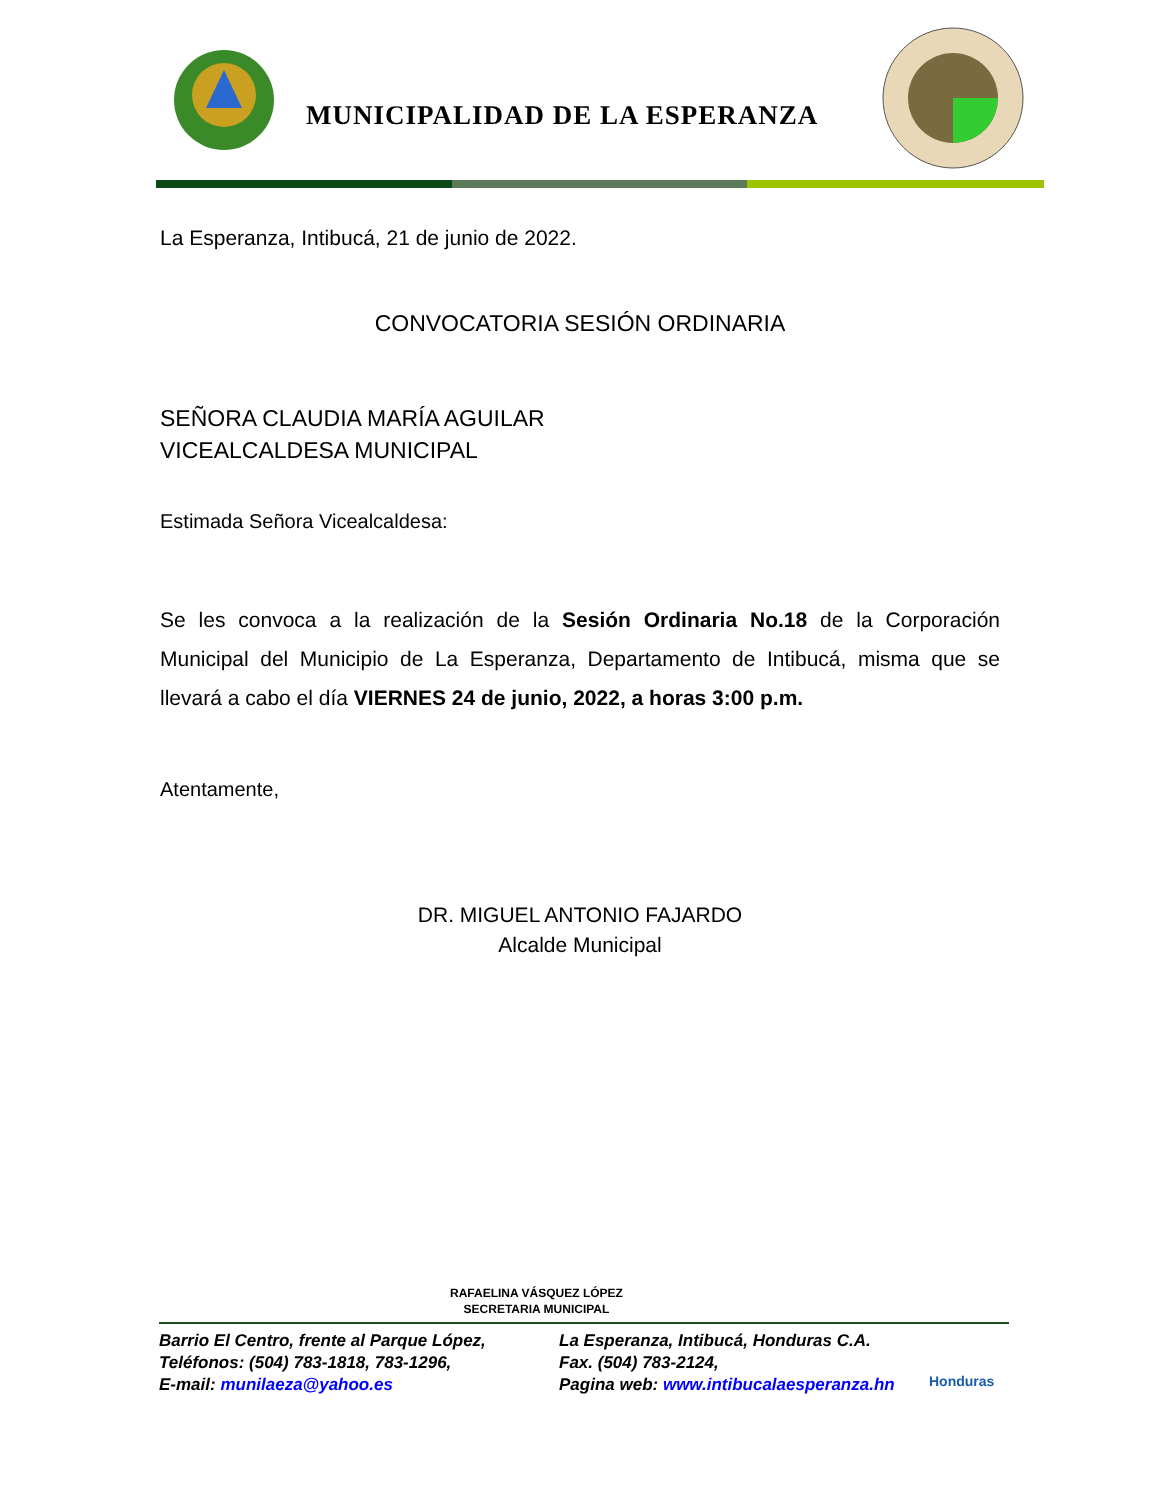MUNICIPALIDAD DE LA ESPERANZA
La Esperanza, Intibucá, 21 de junio de 2022.
CONVOCATORIA SESIÓN ORDINARIA
SEÑORA CLAUDIA MARÍA AGUILAR
VICEALCALDESA MUNICIPAL
Estimada Señora Vicealcaldesa:
Se les convoca a la realización de la Sesión Ordinaria No.18 de la Corporación Municipal del Municipio de La Esperanza, Departamento de Intibucá, misma que se llevará a cabo el día VIERNES 24 de junio, 2022, a horas 3:00 p.m.
Atentamente,
DR. MIGUEL ANTONIO FAJARDO
Alcalde Municipal
RAFAELINA VÁSQUEZ LÓPEZ
SECRETARIA MUNICIPAL
Barrio El Centro, frente al Parque López,
Teléfonos: (504) 783-1818, 783-1296,
E-mail: munilaeza@yahoo.es
La Esperanza, Intibucá, Honduras C.A.
Fax. (504) 783-2124,
Pagina web: www.intibucalaesperanza.hn
Honduras